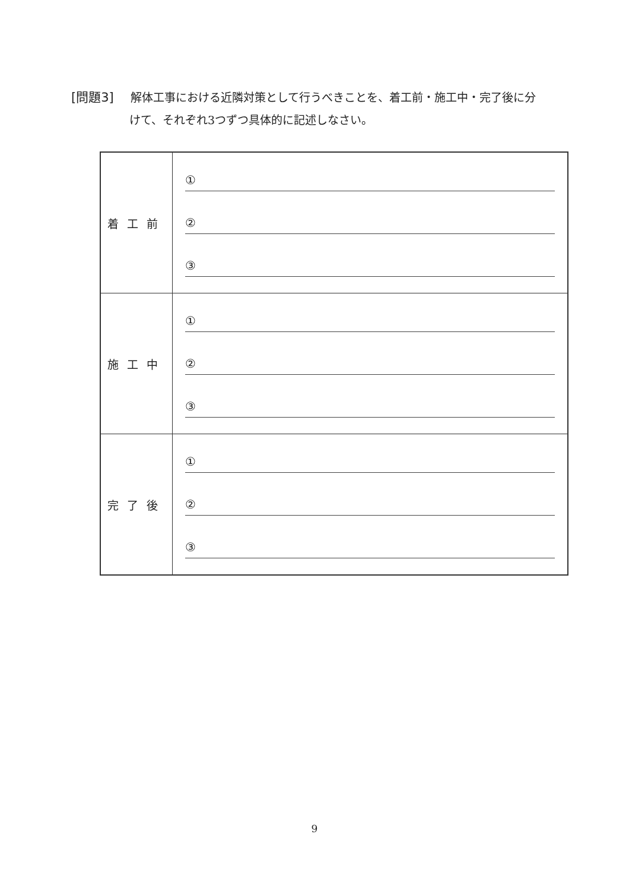[問題3] 解体工事における近隣対策として行うべきことを、着工前・施工中・完了後に分
けて、それぞれ3つずつ具体的に記述しなさい。
| 着工前 | ① ② ③ |
| 施工中 | ① ② ③ |
| 完了後 | ① ② ③ |
9